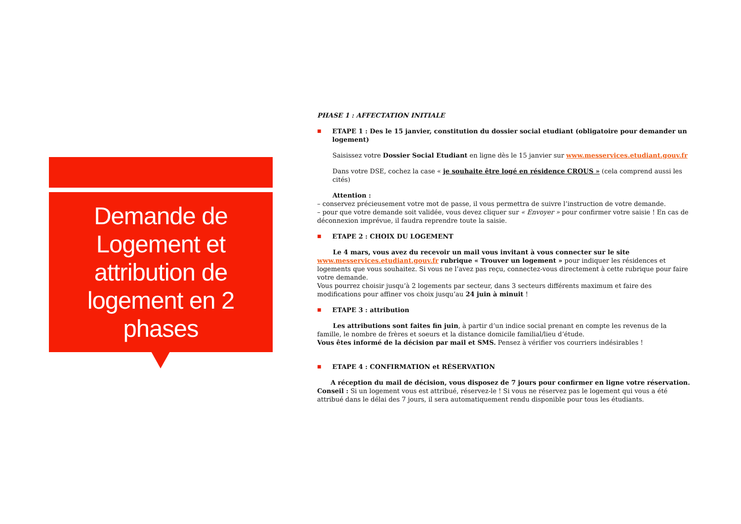Demande de Logement et attribution de logement en 2 phases
PHASE 1 : AFFECTATION INITIALE
■ ETAPE 1 : Des le 15 janvier, constitution du dossier social etudiant (obligatoire pour demander un logement)
Saisissez votre Dossier Social Etudiant en ligne dès le 15 janvier sur www.messervices.etudiant.gouv.fr
Dans votre DSE, cochez la case « je souhaite être logé en résidence CROUS » (cela comprend aussi les cités)
Attention :
– conservez précieusement votre mot de passe, il vous permettra de suivre l’instruction de votre demande.
– pour que votre demande soit validée, vous devez cliquer sur « Envoyer » pour confirmer votre saisie ! En cas de déconnexion imprévue, il faudra reprendre toute la saisie.
■ ETAPE 2 : CHOIX DU LOGEMENT
Le 4 mars, vous avez du recevoir un mail vous invitant à vous connecter sur le site www.messervices.etudiant.gouv.fr rubrique « Trouver un logement » pour indiquer les résidences et logements que vous souhaitez. Si vous ne l’avez pas reçu, connectez-vous directement à cette rubrique pour faire votre demande.
Vous pourrez choisir jusqu’à 2 logements par secteur, dans 3 secteurs différents maximum et faire des modifications pour affiner vos choix jusqu’au 24 juin à minuit !
■ ETAPE 3 : attribution
Les attributions sont faites fin juin, à partir d’un indice social prenant en compte les revenus de la famille, le nombre de frères et soeurs et la distance domicile familial/lieu d’étude.
Vous êtes informé de la décision par mail et SMS. Pensez à vérifier vos courriers indésirables !
■ ETAPE 4 : CONFIRMATION et RÉSERVATION
A réception du mail de décision, vous disposez de 7 jours pour confirmer en ligne votre réservation.
Conseil : Si un logement vous est attribué, réservez-le ! Si vous ne réservez pas le logement qui vous a été attribué dans le délai des 7 jours, il sera automatiquement rendu disponible pour tous les étudiants.